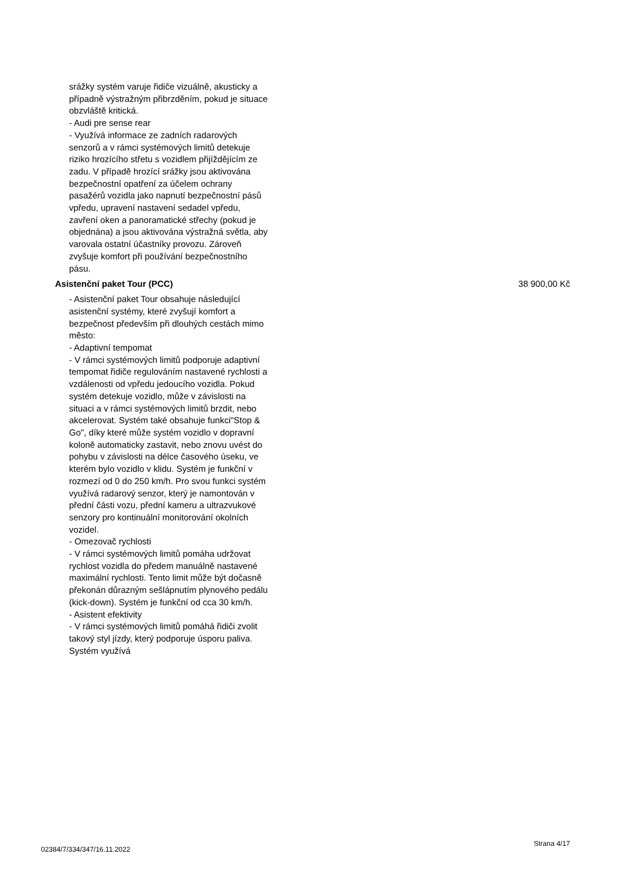srážky systém varuje řidiče vizuálně, akusticky a případně výstražným přibrzděním, pokud je situace obzvláště kritická.
- Audi pre sense rear
- Využívá informace ze zadních radarových senzorů a v rámci systémových limitů detekuje riziko hrozícího střetu s vozidlem přijíždějícím ze zadu. V případě hrozící srážky jsou aktivována bezpečnostní opatření za účelem ochrany pasažérů vozidla jako napnutí bezpečnostní pásů vpředu, upravení nastavení sedadel vpředu, zavření oken a panoramatické střechy (pokud je objednána) a jsou aktivována výstražná světla, aby varovala ostatní účastníky provozu. Zároveň zvyšuje komfort při používání bezpečnostního pásu.
Asistenční paket Tour (PCC) 38 900,00 Kč
- Asistenční paket Tour obsahuje následující asistenční systémy, které zvyšují komfort a bezpečnost především při dlouhých cestách mimo město:
- Adaptivní tempomat
- V rámci systémových limitů podporuje adaptivní tempomat řidiče regulováním nastavené rychlosti a vzdálenosti od vpředu jedoucího vozidla. Pokud systém detekuje vozidlo, může v závislosti na situaci a v rámci systémových limitů brzdit, nebo akcelerovat. Systém také obsahuje funkci"Stop & Go", díky které může systém vozidlo v dopravní koloně automaticky zastavit, nebo znovu uvést do pohybu v závislosti na délce časového úseku, ve kterém bylo vozidlo v klidu. Systém je funkční v rozmezí od 0 do 250 km/h. Pro svou funkci systém využívá radarový senzor, který je namontován v přední části vozu, přední kameru a ultrazvukové senzory pro kontinuální monitorování okolních vozidel.
- Omezovač rychlosti
- V rámci systémových limitů pomáha udržovat rychlost vozidla do předem manuálně nastavené maximální rychlosti. Tento limit může být dočasně překonán důrazným sešlápnutím plynového pedálu (kick-down). Systém je funkční od cca 30 km/h.
- Asistent efektivity
- V rámci systémových limitů pomáhá řidiči zvolit takový styl jízdy, který podporuje úsporu paliva. Systém využívá
02384/7/334/347/16.11.2022 Strana 4/17